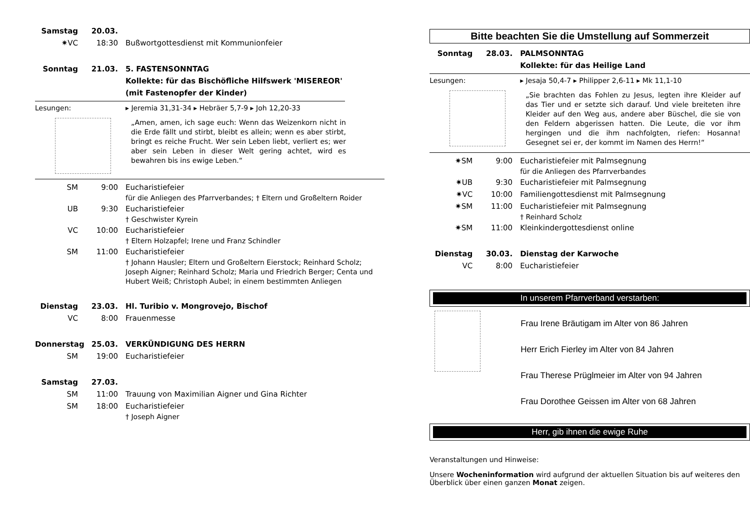Samstag 20.03.
✷VC 18:30 Bußwortgottesdienst mit Kommunionfeier
Sonntag 21.03. 5. FASTENSONNTAG
Kollekte: für das Bischöfliche Hilfswerk 'MISEREOR'
(mit Fastenopfer der Kinder)
Lesungen: ▸ Jeremia 31,31-34 ▸ Hebräer 5,7-9 ▸ Joh 12,20-33
„Amen, amen, ich sage euch: Wenn das Weizenkorn nicht in die Erde fällt und stirbt, bleibt es allein; wenn es aber stirbt, bringt es reiche Frucht. Wer sein Leben liebt, verliert es; wer aber sein Leben in dieser Welt gering achtet, wird es bewahren bis ins ewige Leben.“
SM 9:00 Eucharistiefeier
für die Anliegen des Pfarrverbandes; † Eltern und Großeltern Roider
UB 9:30 Eucharistiefeier
† Geschwister Kyrein
VC 10:00 Eucharistiefeier
† Eltern Holzapfel; Irene und Franz Schindler
SM 11:00 Eucharistiefeier
† Johann Hausler; Eltern und Großeltern Eierstock; Reinhard Scholz; Joseph Aigner; Reinhard Scholz; Maria und Friedrich Berger; Centa und Hubert Weiß; Christoph Aubel; in einem bestimmten Anliegen
Dienstag 23.03. Hl. Turibio v. Mongrovejo, Bischof
VC 8:00 Frauenmesse
Donnerstag 25.03. VERKÜNDIGUNG DES HERRN
SM 19:00 Eucharistiefeier
Samstag 27.03.
SM 11:00 Trauung von Maximilian Aigner und Gina Richter
SM 18:00 Eucharistiefeier
† Joseph Aigner
Bitte beachten Sie die Umstellung auf Sommerzeit
Sonntag 28.03. PALMSONNTAG
Kollekte: für das Heilige Land
Lesungen: ▸ Jesaja 50,4-7 ▸ Philipper 2,6-11 ▸ Mk 11,1-10
„Sie brachten das Fohlen zu Jesus, legten ihre Kleider auf das Tier und er setzte sich darauf. Und viele breiteten ihre Kleider auf den Weg aus, andere aber Büschel, die sie von den Feldern abgerissen hatten. Die Leute, die vor ihm hergingen und die ihm nachfolgten, riefen: Hosanna! Gesegnet sei er, der kommt im Namen des Herrn!“
✷SM 9:00 Eucharistiefeier mit Palmsegnung
für die Anliegen des Pfarrverbandes
✷UB 9:30 Eucharistiefeier mit Palmsegnung
✷VC 10:00 Familiengottesdienst mit Palmsegnung
✷SM 11:00 Eucharistiefeier mit Palmsegnung
† Reinhard Scholz
✷SM 11:00 Kleinkindergottesdienst online
Dienstag 30.03. Dienstag der Karwoche
VC 8:00 Eucharistiefeier
In unserem Pfarrverband verstarben:
Frau Irene Bräutigam im Alter von 86 Jahren
Herr Erich Fierley im Alter von 84 Jahren
Frau Therese Prüglmeier im Alter von 94 Jahren
Frau Dorothee Geissen im Alter von 68 Jahren
Herr, gib ihnen die ewige Ruhe
Veranstaltungen und Hinweise:
Unsere Wocheninformation wird aufgrund der aktuellen Situation bis auf weiteres den Überblick über einen ganzen Monat zeigen.